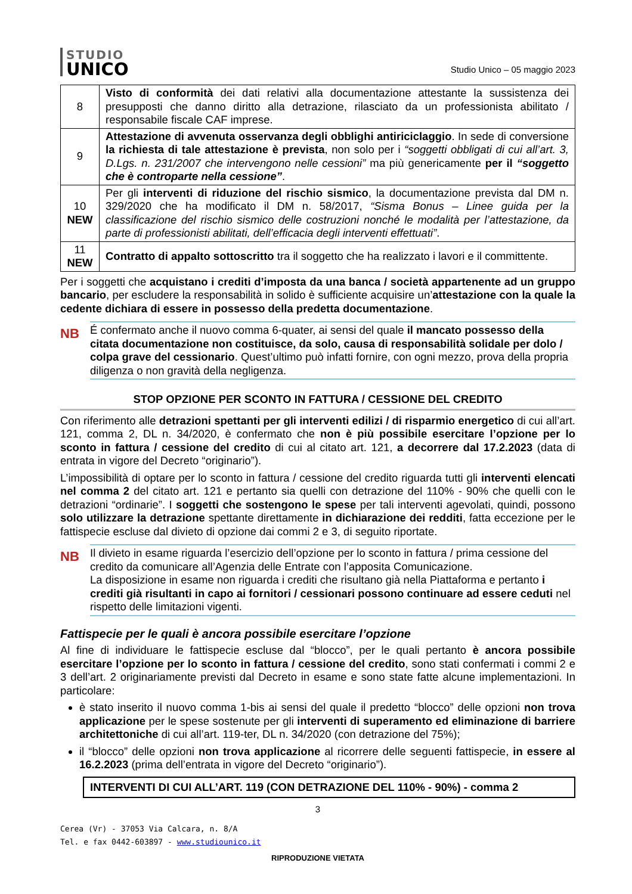STUDIO
UNICO
Studio Unico – 05 maggio 2023
| 8 | Visto di conformità dei dati relativi alla documentazione attestante la sussistenza dei presupposti che danno diritto alla detrazione, rilasciato da un professionista abilitato / responsabile fiscale CAF imprese. |
| 9 | Attestazione di avvenuta osservanza degli obblighi antiriciclaggio . In sede di conversione la richiesta di tale attestazione è prevista , non solo per i “soggetti obbligati di cui all’art. 3, D.Lgs. n. 231/2007 che intervengono nelle cessioni” ma più genericamente per il “soggetto che è controparte nella cessione” . |
| 10 NEW | Per gli interventi di riduzione del rischio sismico , la documentazione prevista dal DM n. 329/2020 che ha modificato il DM n. 58/2017, “Sisma Bonus – Linee guida per la classificazione del rischio sismico delle costruzioni nonché le modalità per l’attestazione, da parte di professionisti abilitati, dell’efficacia degli interventi effettuati” . |
| 11 NEW | Contratto di appalto sottoscritto tra il soggetto che ha realizzato i lavori e il committente. |
Per i soggetti che acquistano i crediti d’imposta da una banca / società appartenente ad un gruppo bancario, per escludere la responsabilità in solido è sufficiente acquisire un’attestazione con la quale la cedente dichiara di essere in possesso della predetta documentazione.
NB
É confermato anche il nuovo comma 6-quater, ai sensi del quale il mancato possesso della citata documentazione non costituisce, da solo, causa di responsabilità solidale per dolo / colpa grave del cessionario. Quest’ultimo può infatti fornire, con ogni mezzo, prova della propria diligenza o non gravità della negligenza.
STOP OPZIONE PER SCONTO IN FATTURA / CESSIONE DEL CREDITO
Con riferimento alle detrazioni spettanti per gli interventi edilizi / di risparmio energetico di cui all’art. 121, comma 2, DL n. 34/2020, è confermato che non è più possibile esercitare l’opzione per lo sconto in fattura / cessione del credito di cui al citato art. 121, a decorrere dal 17.2.2023 (data di entrata in vigore del Decreto “originario”).
L’impossibilità di optare per lo sconto in fattura / cessione del credito riguarda tutti gli interventi elencati nel comma 2 del citato art. 121 e pertanto sia quelli con detrazione del 110% - 90% che quelli con le detrazioni “ordinarie”. I soggetti che sostengono le spese per tali interventi agevolati, quindi, possono solo utilizzare la detrazione spettante direttamente in dichiarazione dei redditi, fatta eccezione per le fattispecie escluse dal divieto di opzione dai commi 2 e 3, di seguito riportate.
NB
Il divieto in esame riguarda l’esercizio dell’opzione per lo sconto in fattura / prima cessione del credito da comunicare all’Agenzia delle Entrate con l’apposita Comunicazione.
La disposizione in esame non riguarda i crediti che risultano già nella Piattaforma e pertanto i crediti già risultanti in capo ai fornitori / cessionari possono continuare ad essere ceduti nel rispetto delle limitazioni vigenti.
Fattispecie per le quali è ancora possibile esercitare l’opzione
Al fine di individuare le fattispecie escluse dal “blocco”, per le quali pertanto è ancora possibile esercitare l’opzione per lo sconto in fattura / cessione del credito, sono stati confermati i commi 2 e 3 dell’art. 2 originariamente previsti dal Decreto in esame e sono state fatte alcune implementazioni. In particolare:
è stato inserito il nuovo comma 1-bis ai sensi del quale il predetto “blocco” delle opzioni non trova applicazione per le spese sostenute per gli interventi di superamento ed eliminazione di barriere architettoniche di cui all’art. 119-ter, DL n. 34/2020 (con detrazione del 75%);
il “blocco” delle opzioni non trova applicazione al ricorrere delle seguenti fattispecie, in essere al 16.2.2023 (prima dell’entrata in vigore del Decreto “originario”).
INTERVENTI DI CUI ALL’ART. 119 (CON DETRAZIONE DEL 110% - 90%) - comma 2
3
Cerea (Vr) - 37053 Via Calcara, n. 8/A
Tel. e fax 0442-603897 - www.studiounico.it
RIPRODUZIONE VIETATA